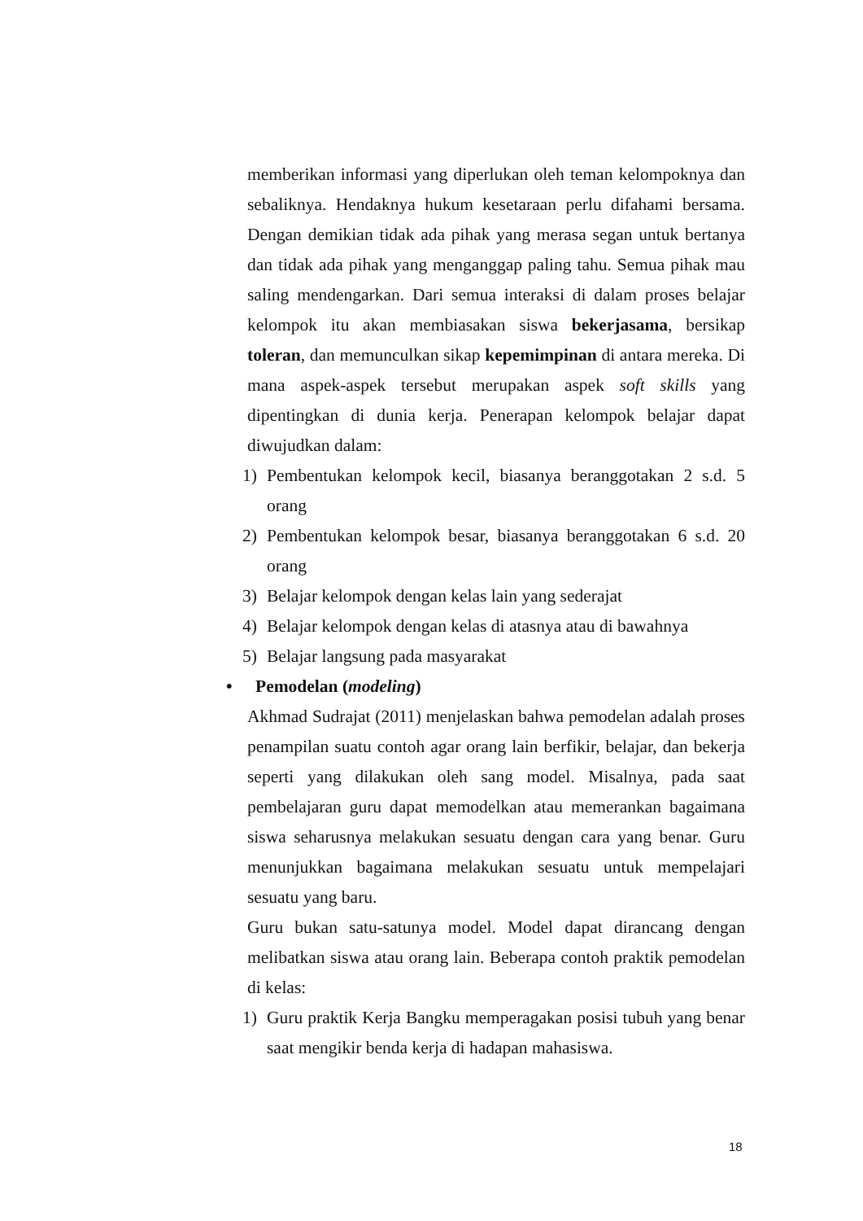memberikan informasi yang diperlukan oleh teman kelompoknya dan sebaliknya. Hendaknya hukum kesetaraan perlu difahami bersama. Dengan demikian tidak ada pihak yang merasa segan untuk bertanya dan tidak ada pihak yang menganggap paling tahu. Semua pihak mau saling mendengarkan. Dari semua interaksi di dalam proses belajar kelompok itu akan membiasakan siswa bekerjasama, bersikap toleran, dan memunculkan sikap kepemimpinan di antara mereka. Di mana aspek-aspek tersebut merupakan aspek soft skills yang dipentingkan di dunia kerja. Penerapan kelompok belajar dapat diwujudkan dalam:
1) Pembentukan kelompok kecil, biasanya beranggotakan 2 s.d. 5 orang
2) Pembentukan kelompok besar, biasanya beranggotakan 6 s.d. 20 orang
3) Belajar kelompok dengan kelas lain yang sederajat
4) Belajar kelompok dengan kelas di atasnya atau di bawahnya
5) Belajar langsung pada masyarakat
• Pemodelan (modeling)
Akhmad Sudrajat (2011) menjelaskan bahwa pemodelan adalah proses penampilan suatu contoh agar orang lain berfikir, belajar, dan bekerja seperti yang dilakukan oleh sang model. Misalnya, pada saat pembelajaran guru dapat memodelkan atau memerankan bagaimana siswa seharusnya melakukan sesuatu dengan cara yang benar. Guru menunjukkan bagaimana melakukan sesuatu untuk mempelajari sesuatu yang baru.
Guru bukan satu-satunya model. Model dapat dirancang dengan melibatkan siswa atau orang lain. Beberapa contoh praktik pemodelan di kelas:
1) Guru praktik Kerja Bangku memperagakan posisi tubuh yang benar saat mengikir benda kerja di hadapan mahasiswa.
18